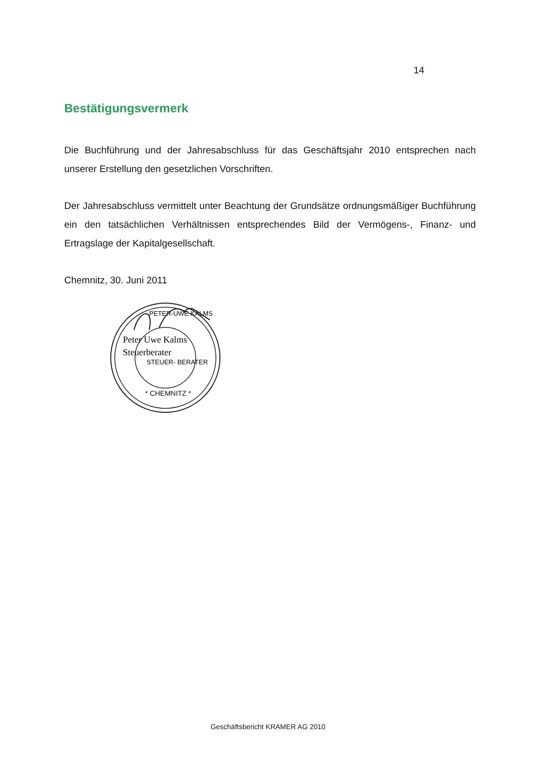14
Bestätigungsvermerk
Die Buchführung und der Jahresabschluss für das Geschäftsjahr 2010 entsprechen nach unserer Erstellung den gesetzlichen Vorschriften.
Der Jahresabschluss vermittelt unter Beachtung der Grundsätze ordnungsmäßiger Buchführung ein den tatsächlichen Verhältnissen entsprechendes Bild der Vermögens-, Finanz- und Ertragslage der Kapitalgesellschaft.
Chemnitz, 30. Juni 2011
PETER-UWE KALMS
Peter Uwe Kalms
Steuerberater
STEUER- BERATER
* CHEMNITZ *
Geschäftsbericht KRAMER AG 2010